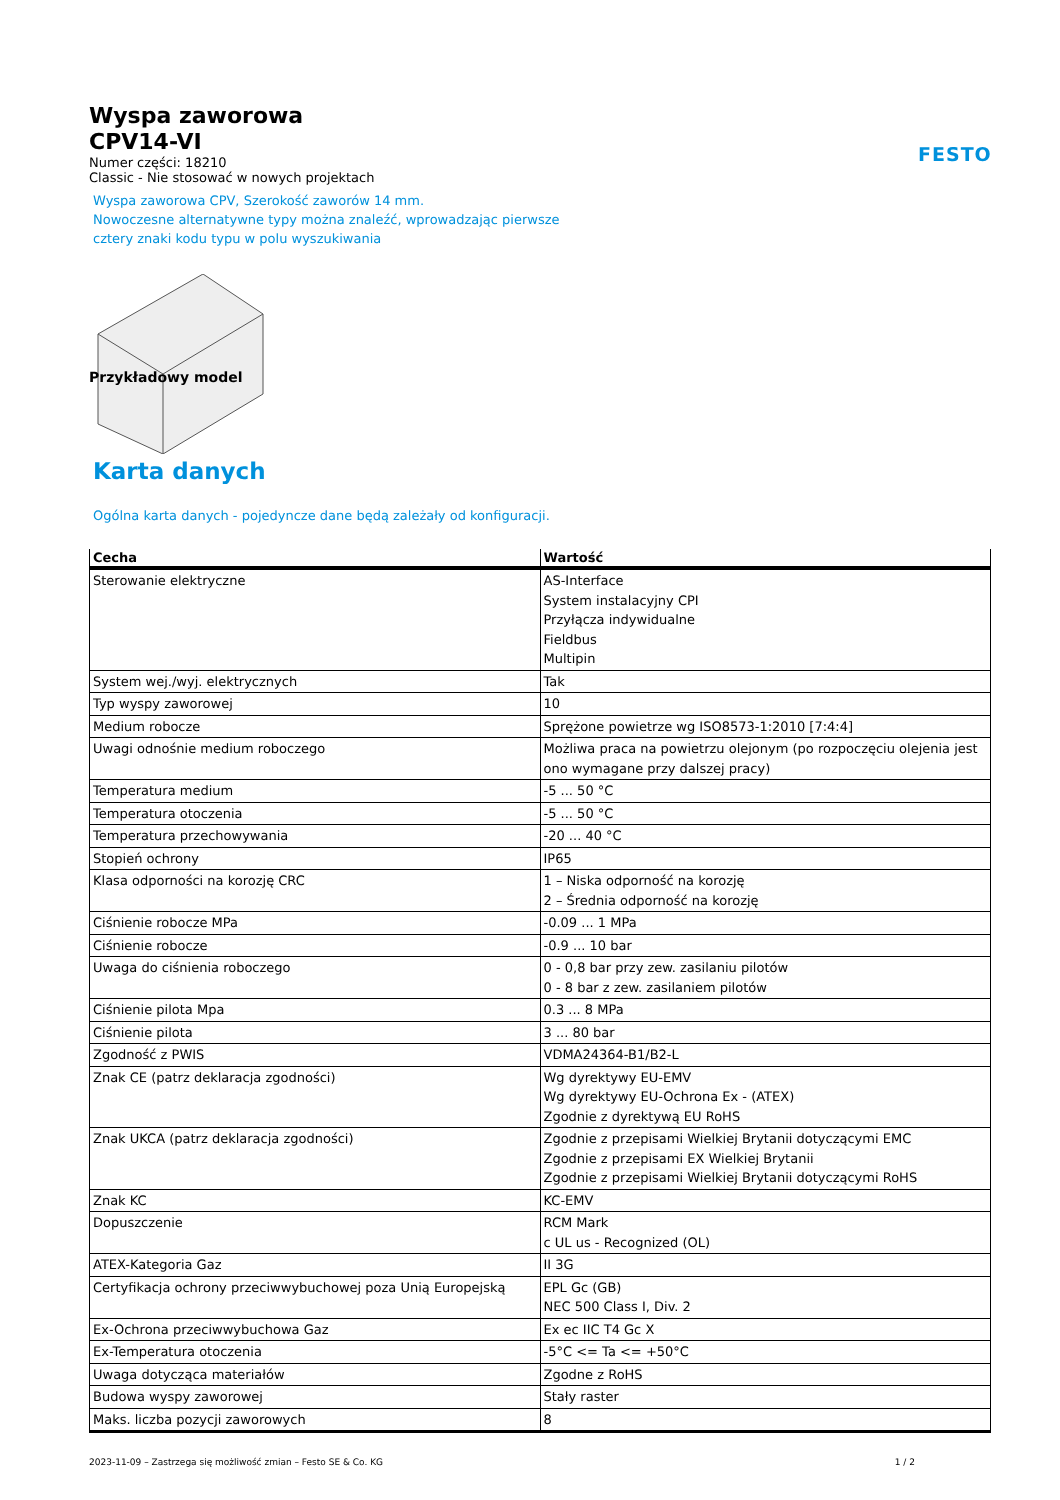FESTO
Wyspa zaworowa
CPV14-VI
Numer części: 18210
Classic - Nie stosować w nowych projektach
Wyspa zaworowa CPV, Szerokość zaworów 14 mm.
Nowoczesne alternatywne typy można znaleźć, wprowadzając pierwsze
cztery znaki kodu typu w polu wyszukiwania
Przykładowy model
Karta danych
Ogólna karta danych - pojedyncze dane będą zależały od konfiguracji.
| Cecha | Wartość |
| --- | --- |
| Sterowanie elektryczne | AS-Interface System instalacyjny CPI Przyłącza indywidualne Fieldbus Multipin |
| System wej./wyj. elektrycznych | Tak |
| Typ wyspy zaworowej | 10 |
| Medium robocze | Sprężone powietrze wg ISO8573-1:2010 [7:4:4] |
| Uwagi odnośnie medium roboczego | Możliwa praca na powietrzu olejonym (po rozpoczęciu olejenia jest ono wymagane przy dalszej pracy) |
| Temperatura medium | -5 ... 50 °C |
| Temperatura otoczenia | -5 ... 50 °C |
| Temperatura przechowywania | -20 ... 40 °C |
| Stopień ochrony | IP65 |
| Klasa odporności na korozję CRC | 1 – Niska odporność na korozję 2 – Średnia odporność na korozję |
| Ciśnienie robocze MPa | -0.09 ... 1 MPa |
| Ciśnienie robocze | -0.9 ... 10 bar |
| Uwaga do ciśnienia roboczego | 0 - 0,8 bar przy zew. zasilaniu pilotów 0 - 8 bar z zew. zasilaniem pilotów |
| Ciśnienie pilota Mpa | 0.3 ... 8 MPa |
| Ciśnienie pilota | 3 ... 80 bar |
| Zgodność z PWIS | VDMA24364-B1/B2-L |
| Znak CE (patrz deklaracja zgodności) | Wg dyrektywy EU-EMV Wg dyrektywy EU-Ochrona Ex - (ATEX) Zgodnie z dyrektywą EU RoHS |
| Znak UKCA (patrz deklaracja zgodności) | Zgodnie z przepisami Wielkiej Brytanii dotyczącymi EMC Zgodnie z przepisami EX Wielkiej Brytanii Zgodnie z przepisami Wielkiej Brytanii dotyczącymi RoHS |
| Znak KC | KC-EMV |
| Dopuszczenie | RCM Mark c UL us - Recognized (OL) |
| ATEX-Kategoria Gaz | II 3G |
| Certyfikacja ochrony przeciwwybuchowej poza Unią Europejską | EPL Gc (GB) NEC 500 Class I, Div. 2 |
| Ex-Ochrona przeciwwybuchowa Gaz | Ex ec IIC T4 Gc X |
| Ex-Temperatura otoczenia | -5°C <= Ta <= +50°C |
| Uwaga dotycząca materiałów | Zgodne z RoHS |
| Budowa wyspy zaworowej | Stały raster |
| Maks. liczba pozycji zaworowych | 8 |
2023-11-09 – Zastrzega się możliwość zmian – Festo SE & Co. KG 1 / 2